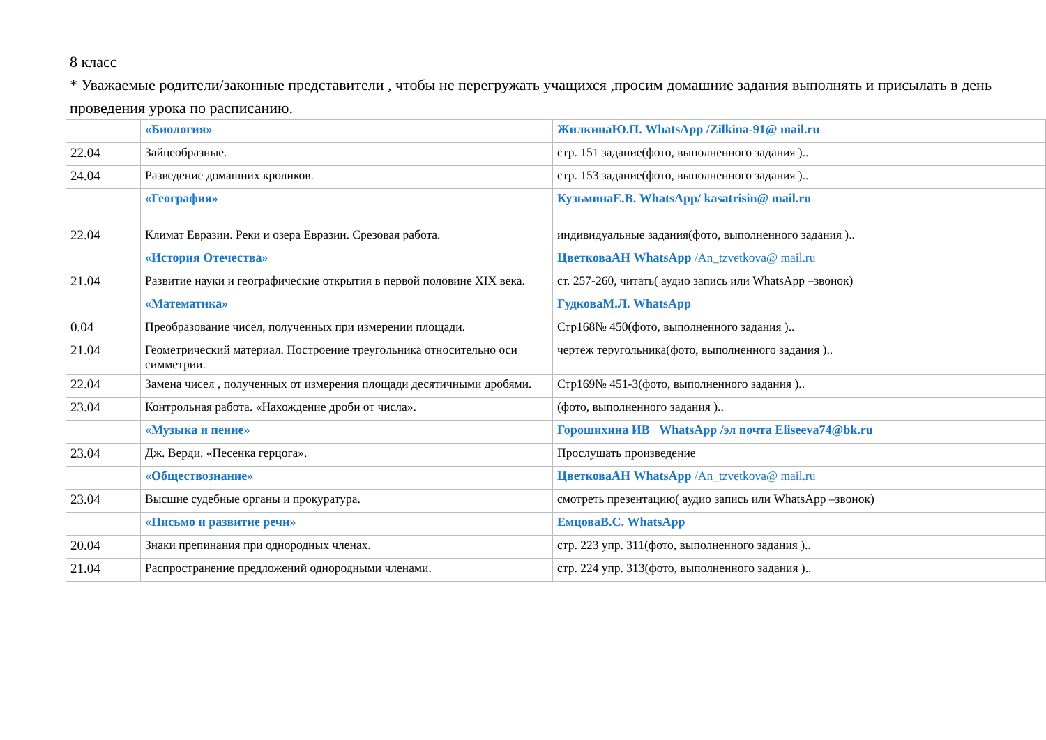8 класс
* Уважаемые родители/законные представители , чтобы не перегружать учащихся ,просим домашние задания выполнять и присылать в день проведения урока по расписанию.
| | «Биология» | ЖилкинаЮ.П. WhatsApp /Zilkina-91@ mail.ru |
| 22.04 | Зайцеобразные. | стр. 151 задание(фото, выполненного задания ).. |
| 24.04 | Разведение домашних кроликов. | стр. 153 задание(фото, выполненного задания ).. |
| | «География» | КузьминаЕ.В. WhatsApp/ kasatrisin@ mail.ru |
| 22.04 | Климат Евразии. Реки и озера Евразии. Срезовая работа. | индивидуальные задания(фото, выполненного задания ).. |
| | «История Отечества» | ЦветковаАН WhatsApp /An_tzvetkova@ mail.ru |
| 21.04 | Развитие науки и географические открытия в первой половине XIX века. | ст. 257-260, читать( аудио запись или WhatsApp –звонок) |
| | «Математика» | ГудковаМ.Л. WhatsApp |
| 0.04 | Преобразование чисел, полученных при измерении площади. | Стр168№ 450(фото, выполненного задания ).. |
| 21.04 | Геометрический материал. Построение треугольника относительно оси симметрии. | чертеж теругольника(фото, выполненного задания ).. |
| 22.04 | Замена чисел , полученных от измерения площади десятичными дробями. | Стр169№ 451-3(фото, выполненного задания ).. |
| 23.04 | Контрольная работа. «Нахождение дроби от числа». | (фото, выполненного задания ).. |
| | «Музыка и пение» | Горошихина ИВ WhatsApp /эл почта Eliseeva74@bk.ru |
| 23.04 | Дж. Верди. «Песенка герцога». | Прослушать произведение |
| | «Обществознание» | ЦветковаАН WhatsApp /An_tzvetkova@ mail.ru |
| 23.04 | Высшие судебные органы и прокуратура. | смотреть презентацию( аудио запись или WhatsApp –звонок) |
| | «Письмо и развитие речи» | ЕмцоваВ.С. WhatsApp |
| 20.04 | Знаки препинания при однородных членах. | стр. 223 упр. 311(фото, выполненного задания ).. |
| 21.04 | Распространение предложений однородными членами. | стр. 224 упр. 313(фото, выполненного задания ).. |